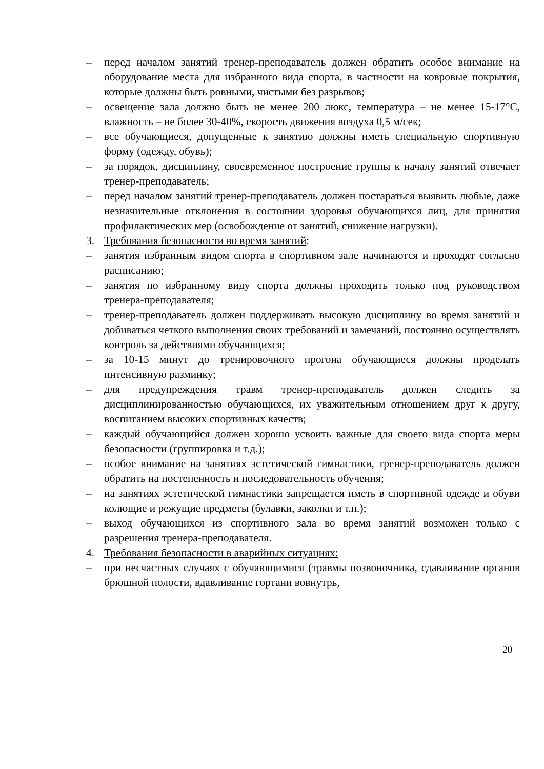– перед началом занятий тренер-преподаватель должен обратить особое внимание на оборудование места для избранного вида спорта, в частности на ковровые покрытия, которые должны быть ровными, чистыми без разрывов;
– освещение зала должно быть не менее 200 люкс, температура – не менее 15-17°С, влажность – не более 30-40%, скорость движения воздуха 0,5 м/сек;
– все обучающиеся, допущенные к занятию должны иметь специальную спортивную форму (одежду, обувь);
– за порядок, дисциплину, своевременное построение группы к началу занятий отвечает тренер-преподаватель;
– перед началом занятий тренер-преподаватель должен постараться выявить любые, даже незначительные отклонения в состоянии здоровья обучающихся лиц, для принятия профилактических мер (освобождение от занятий, снижение нагрузки).
3. Требования безопасности во время занятий:
– занятия избранным видом спорта в спортивном зале начинаются и проходят согласно расписанию;
– занятия по избранному виду спорта должны проходить только под руководством тренера-преподавателя;
– тренер-преподаватель должен поддерживать высокую дисциплину во время занятий и добиваться четкого выполнения своих требований и замечаний, постоянно осуществлять контроль за действиями обучающихся;
– за 10-15 минут до тренировочного прогона обучающиеся должны проделать интенсивную разминку;
– для предупреждения травм тренер-преподаватель должен следить за дисциплинированностью обучающихся, их уважительным отношением друг к другу, воспитанием высоких спортивных качеств;
– каждый обучающийся должен хорошо усвоить важные для своего вида спорта меры безопасности (группировка и т.д.);
– особое внимание на занятиях эстетической гимнастики, тренер-преподаватель должен обратить на постепенность и последовательность обучения;
– на занятиях эстетической гимнастики запрещается иметь в спортивной одежде и обуви колющие и режущие предметы (булавки, заколки и т.п.);
– выход обучающихся из спортивного зала во время занятий возможен только с разрешения тренера-преподавателя.
4. Требования безопасности в аварийных ситуациях:
– при несчастных случаях с обучающимися (травмы позвоночника, сдавливание органов брюшной полости, вдавливание гортани вовнутрь,
20